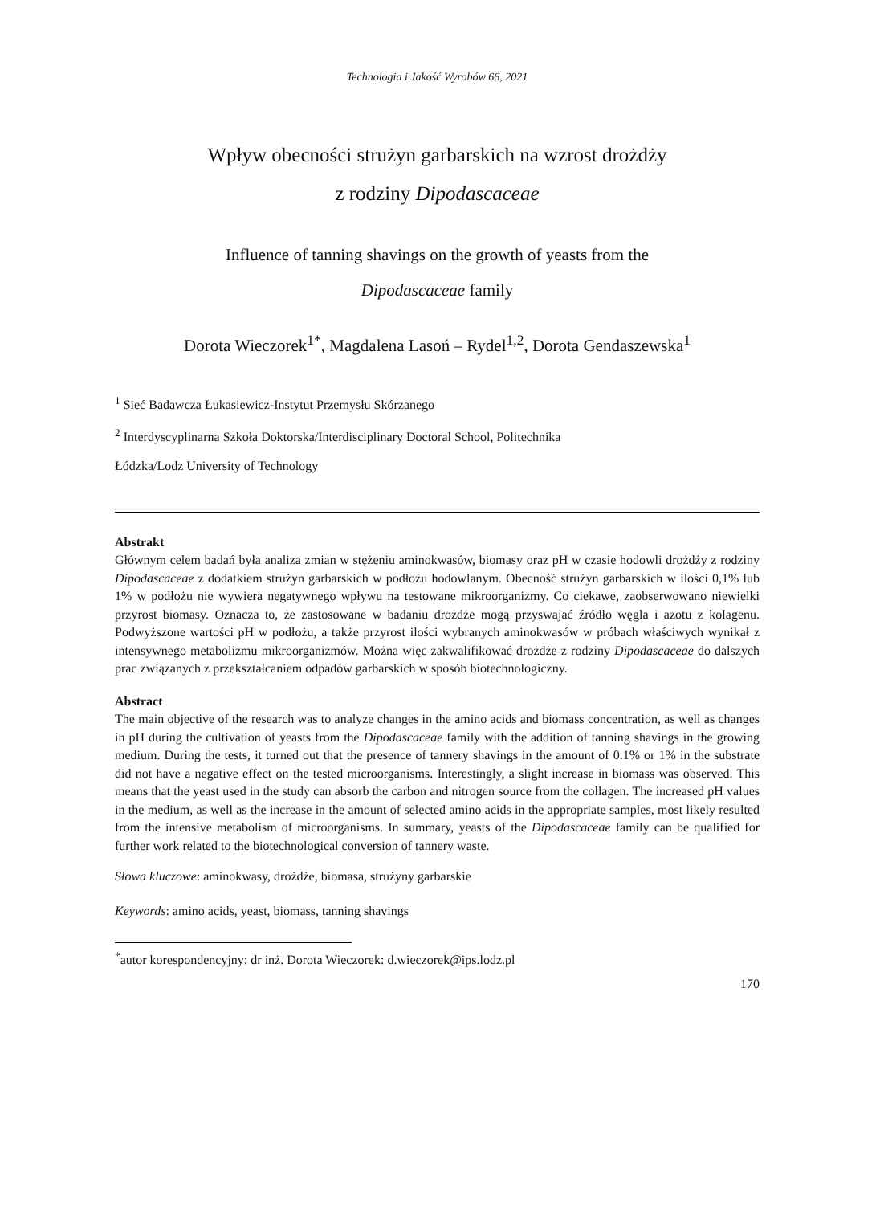Technologia i Jakość Wyrobów 66, 2021
Wpływ obecności strużyn garbarskich na wzrost drożdży
z rodziny Dipodascaceae
Influence of tanning shavings on the growth of yeasts from the
Dipodascaceae family
Dorota Wieczorek<sup>1*</sup>, Magdalena Lasoń – Rydel<sup>1,2</sup>, Dorota Gendaszewska<sup>1</sup>
<sup>1</sup> Sieć Badawcza Łukasiewicz-Instytut Przemysłu Skórzanego
<sup>2</sup> Interdyscyplinarna Szkoła Doktorska/Interdisciplinary Doctoral School, Politechnika
Łódzka/Lodz University of Technology
Abstrakt
Głównym celem badań była analiza zmian w stężeniu aminokwasów, biomasy oraz pH w czasie hodowli drożdży z rodziny Dipodascaceae z dodatkiem strużyn garbarskich w podłożu hodowlanym. Obecność strużyn garbarskich w ilości 0,1% lub 1% w podłożu nie wywiera negatywnego wpływu na testowane mikroorganizmy. Co ciekawe, zaobserwowano niewielki przyrost biomasy. Oznacza to, że zastosowane w badaniu drożdże mogą przyswajać źródło węgla i azotu z kolagenu. Podwyższone wartości pH w podłożu, a także przyrost ilości wybranych aminokwasów w próbach właściwych wynikał z intensywnego metabolizmu mikroorganizmów. Można więc zakwalifikować drożdże z rodziny Dipodascaceae do dalszych prac związanych z przekształcaniem odpadów garbarskich w sposób biotechnologiczny.
Abstract
The main objective of the research was to analyze changes in the amino acids and biomass concentration, as well as changes in pH during the cultivation of yeasts from the Dipodascaceae family with the addition of tanning shavings in the growing medium. During the tests, it turned out that the presence of tannery shavings in the amount of 0.1% or 1% in the substrate did not have a negative effect on the tested microorganisms. Interestingly, a slight increase in biomass was observed. This means that the yeast used in the study can absorb the carbon and nitrogen source from the collagen. The increased pH values in the medium, as well as the increase in the amount of selected amino acids in the appropriate samples, most likely resulted from the intensive metabolism of microorganisms. In summary, yeasts of the Dipodascaceae family can be qualified for further work related to the biotechnological conversion of tannery waste.
Słowa kluczowe: aminokwasy, drożdże, biomasa, strużyny garbarskie
Keywords: amino acids, yeast, biomass, tanning shavings
<sup>*</sup> autor korespondencyjny: dr inż. Dorota Wieczorek: d.wieczorek@ips.lodz.pl
170